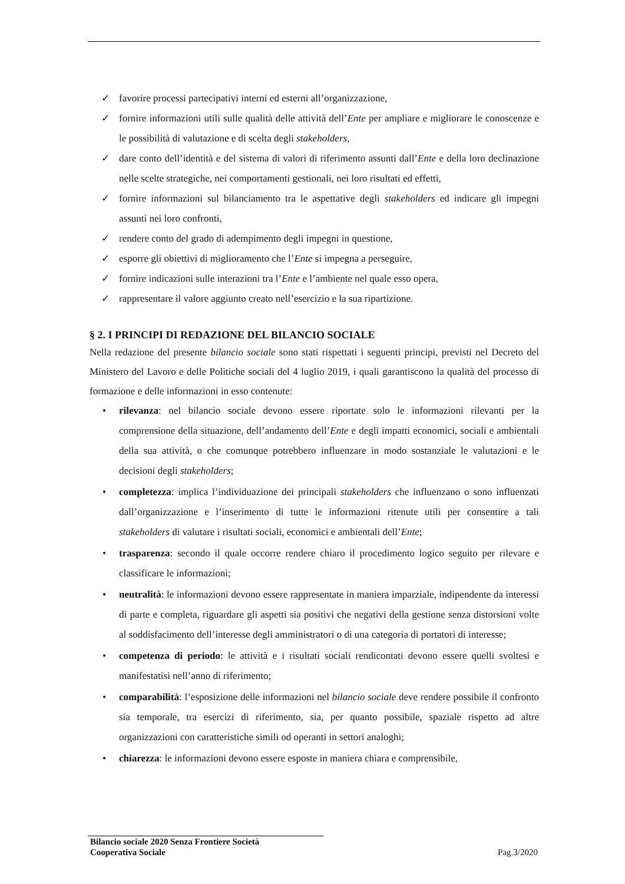✓ favorire processi partecipativi interni ed esterni all’organizzazione,
✓ fornire informazioni utili sulle qualità delle attività dell’Ente per ampliare e migliorare le conoscenze e le possibilità di valutazione e di scelta degli stakeholders,
✓ dare conto dell’identità e del sistema di valori di riferimento assunti dall’Ente e della loro declinazione nelle scelte strategiche, nei comportamenti gestionali, nei loro risultati ed effetti,
✓ fornire informazioni sul bilanciamento tra le aspettative degli stakeholders ed indicare gli impegni assunti nei loro confronti,
✓ rendere conto del grado di adempimento degli impegni in questione,
✓ esporre gli obiettivi di miglioramento che l’Ente si impegna a perseguire,
✓ fornire indicazioni sulle interazioni tra l’Ente e l’ambiente nel quale esso opera,
✓ rappresentare il valore aggiunto creato nell’esercizio e la sua ripartizione.
§ 2. I PRINCIPI DI REDAZIONE DEL BILANCIO SOCIALE
Nella redazione del presente bilancio sociale sono stati rispettati i seguenti principi, previsti nel Decreto del Ministero del Lavoro e delle Politiche sociali del 4 luglio 2019, i quali garantiscono la qualità del processo di formazione e delle informazioni in esso contenute:
• rilevanza: nel bilancio sociale devono essere riportate solo le informazioni rilevanti per la comprensione della situazione, dell’andamento dell’Ente e degli impatti economici, sociali e ambientali della sua attività, o che comunque potrebbero influenzare in modo sostanziale le valutazioni e le decisioni degli stakeholders;
• completezza: implica l’individuazione dei principali stakeholders che influenzano o sono influenzati dall’organizzazione e l’inserimento di tutte le informazioni ritenute utili per consentire a tali stakeholders di valutare i risultati sociali, economici e ambientali dell’Ente;
• trasparenza: secondo il quale occorre rendere chiaro il procedimento logico seguito per rilevare e classificare le informazioni;
• neutralità: le informazioni devono essere rappresentate in maniera imparziale, indipendente da interessi di parte e completa, riguardare gli aspetti sia positivi che negativi della gestione senza distorsioni volte al soddisfacimento dell’interesse degli amministratori o di una categoria di portatori di interesse;
• competenza di periodo: le attività e i risultati sociali rendicontati devono essere quelli svoltesi e manifestatisi nell’anno di riferimento;
• comparabilità: l’esposizione delle informazioni nel bilancio sociale deve rendere possibile il confronto sia temporale, tra esercizi di riferimento, sia, per quanto possibile, spaziale rispetto ad altre organizzazioni con caratteristiche simili od operanti in settori analoghi;
• chiarezza: le informazioni devono essere esposte in maniera chiara e comprensibile,
Bilancio sociale 2020 Senza Frontiere Società
Cooperativa Sociale Pag.3/2020